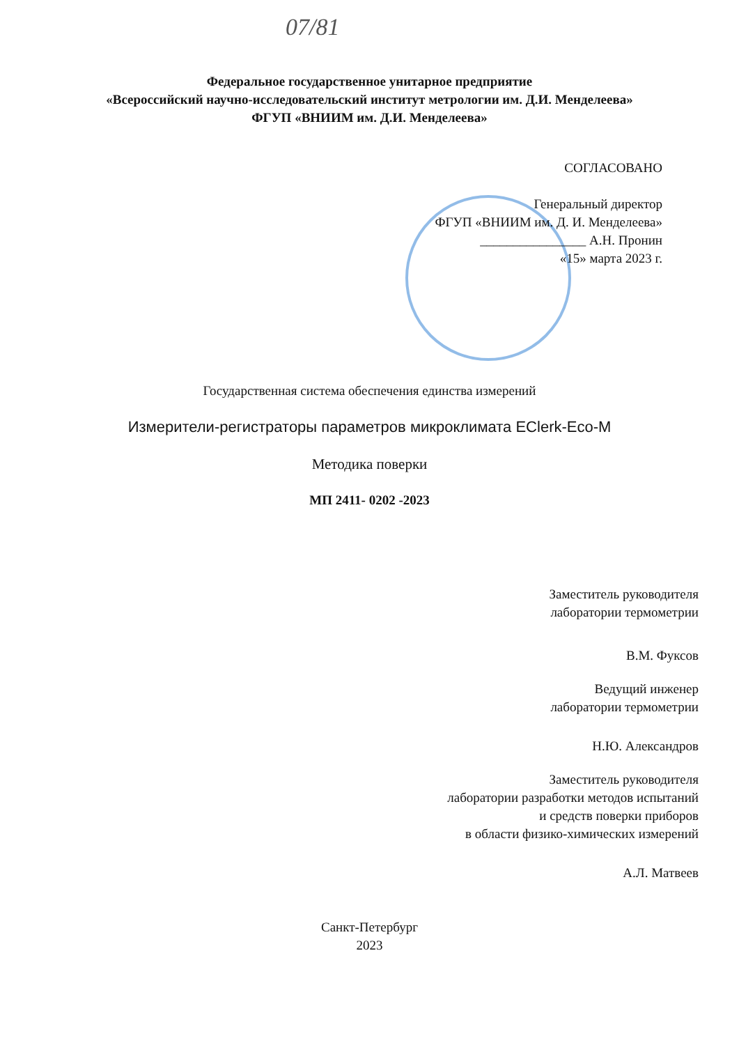07/81
Федеральное государственное унитарное предприятие
«Всероссийский научно-исследовательский институт метрологии им. Д.И. Менделеева»
ФГУП «ВНИИМ им. Д.И. Менделеева»
СОГЛАСОВАНО
Генеральный директор
ФГУП «ВНИИМ им. Д. И. Менделеева»
________________ А.Н. Пронин
«15» марта 2023 г.
Государственная система обеспечения единства измерений
Измерители-регистраторы параметров микроклимата EClerk-Eco-M
Методика поверки
МП 2411- 0202 -2023
Заместитель руководителя
лаборатории термометрии
В.М. Фуксов
Ведущий инженер
лаборатории термометрии
Н.Ю. Александров
Заместитель руководителя
лаборатории разработки методов испытаний
и средств поверки приборов
в области физико-химических измерений
А.Л. Матвеев
Санкт-Петербург
2023